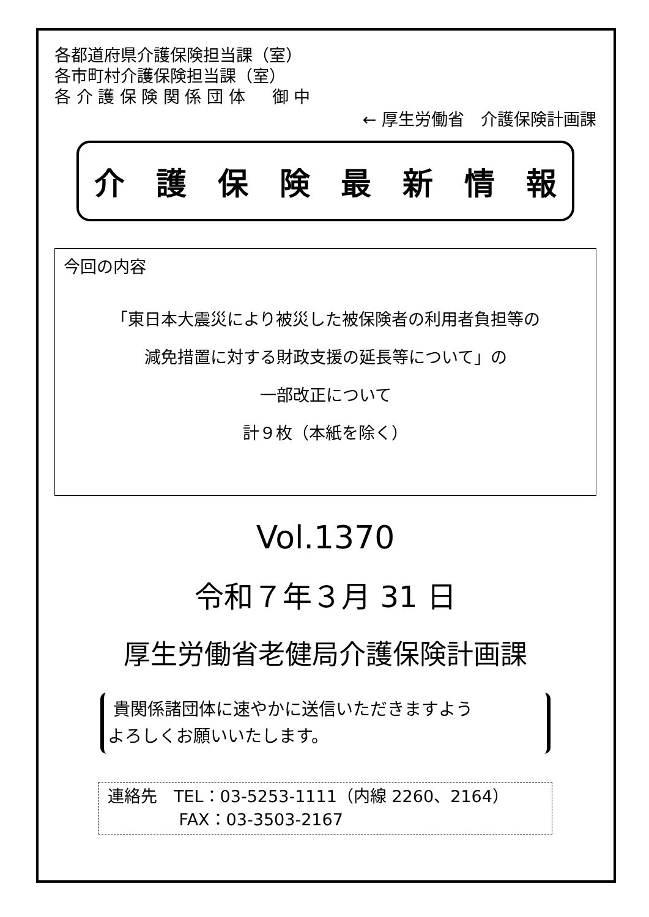各都道府県介護保険担当課（室）
各市町村介護保険担当課（室）
各 介 護 保 険 関 係 団 体 　 御 中
← 厚生労働省　介護保険計画課
介護保険最新情報
今回の内容
「東日本大震災により被災した被保険者の利用者負担等の
減免措置に対する財政支援の延長等について」の
一部改正について
計９枚（本紙を除く）
Vol.1370
令和７年３月 31 日
厚生労働省老健局介護保険計画課
貴関係諸団体に速やかに送信いただきますよう
よろしくお願いいたします。
連絡先　TEL：03-5253-1111（内線 2260、2164）
　　　　 FAX：03-3503-2167